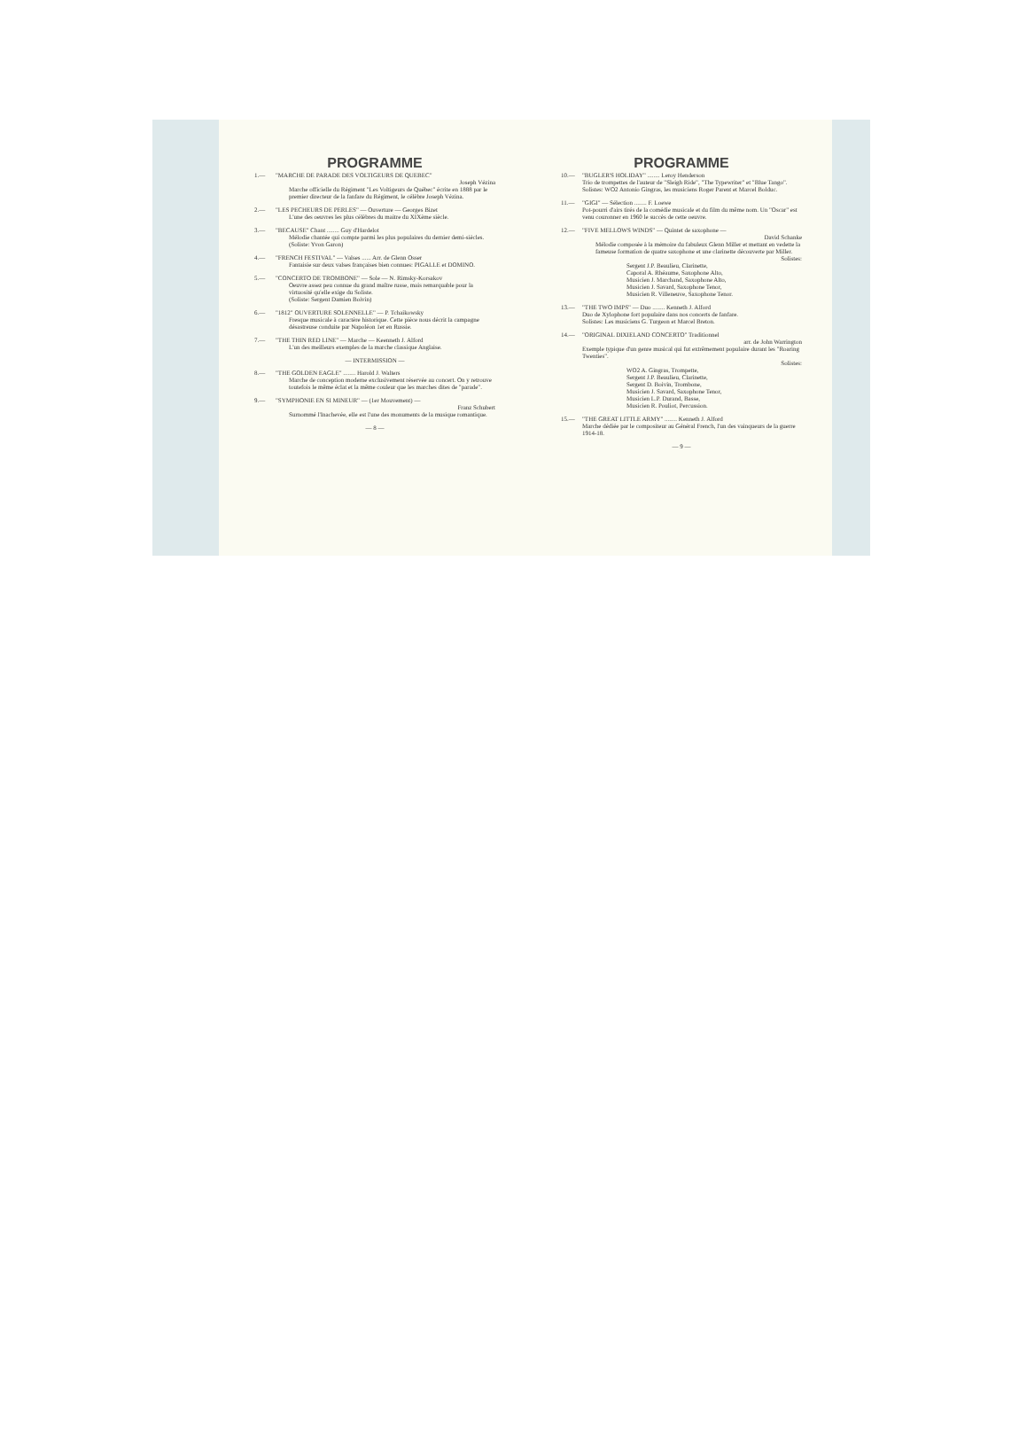PROGRAMME
1.— "MARCHE DE PARADE DES VOLTIGEURS DE QUEBEC"
Joseph Vézina
Marche officielle du Régiment "Les Voltigeurs de Québec" écrite en 1888 par le premier directeur de la fanfare du Régiment, le célèbre Joseph Vézina.
2.— "LES PECHEURS DE PERLES" — Ouverture — Georges Bizet
L'une des oeuvres les plus célèbres du maitre du XIXème siècle.
3.— "BECAUSE" Chant ........ Guy d'Hardelot
Mélodie chantée qui compte parmi les plus populaires du dernier demi-siècles.
(Soliste: Yvon Garon)
4.— "FRENCH FESTIVAL" — Valses ...... Arr. de Glenn Osser
Fantaisie sur deux valses françaises bien connues: PIGALLE et DOMINO.
5.— "CONCERTO DE TROMBONE" — Sole — N. Rimsky-Korsakov
Oeuvre assez peu connue du grand maître russe, mais remarquable pour la virtuosité qu'elle exige du Soliste.
(Soliste: Sergent Damien Boivin)
6.— "1812" OUVERTURE SOLENNELLE" — P. Tchaikowsky
Fresque musicale à caractère historique. Cette pièce nous décrit la campagne désastreuse conduite par Napoléon 1er en Russie.
7.— "THE THIN RED LINE" — Marche — Keenneth J. Alford
L'un des meilleurs exemples de la marche classique Anglaise.
— INTERMISSION —
8.— "THE GOLDEN EAGLE" ........ Harold J. Walters
Marche de conception moderne exclusivement réservée au concert. On y retrouve toutefois le même éclat et la même couleur que les marches dites de "parade".
9.— "SYMPHONIE EN SI MINEUR" — (1er Mouvement) —
Franz Schubert
Surnommé l'Inachevée, elle est l'une des monuments de la musique romantique.
— 8 —
PROGRAMME
10.— "BUGLER'S HOLIDAY" ........ Leroy Henderson
Trio de trompettes de l'auteur de "Sleigh Ride", "The Typewriter" et "Blue Tango".
Solistes: WO2 Antonio Gingras, les musiciens Roger Parent et Marcel Bolduc.
11.— "GIGI" — Sélection ........ F. Loewe
Pot-pourri d'airs tirés de la comédie musicale et du film du même nom. Un "Oscar" est venu couronner en 1960 le succès de cette oeuvre.
12.— "FIVE MELLOWS WINDS" — Quintet de saxophone —
David Schanke
Mélodie composée à la mémoire du fabuleux Glenn Miller et mettant en vedette la fameuse formation de quatre saxophone et une clarinette découverte par Miller.
Solistes:
Sergent J.P. Beaulieu, Clarinette,
Caporal A. Rhéaume, Saxophone Alto,
Musicien J. Marchand, Saxophone Alto,
Musicien J. Savard, Saxophone Tenor,
Musicien R. Villeneuve, Saxophone Tenor.
13.— "THE TWO IMPS" — Duo ........ Kenneth J. Alford
Duo de Xylophone fort populaire dans nos concerts de fanfare.
Solistes: Les musiciens G. Turgeon et Marcel Breton.
14.— "ORIGINAL DIXIELAND CONCERTO" Traditionnel
arr. de John Warrington
Exemple typique d'un genre musical qui fut extrêmement populaire durant les "Roaring Twenties".
Solistes:
WO2 A. Gingras, Trompette,
Sergent J.P. Beaulieu, Clarinette,
Sergent D. Boivin, Trombone,
Musicien J. Savard, Saxophone Tenor,
Musicien L.P. Durand, Basse,
Musicien R. Pouliot, Percussion.
15.— "THE GREAT LITTLE ARMY" ........ Kenneth J. Alford
Marche dédiée par le compositeur au Général French, l'un des vainqueurs de la guerre 1914-18.
— 9 —